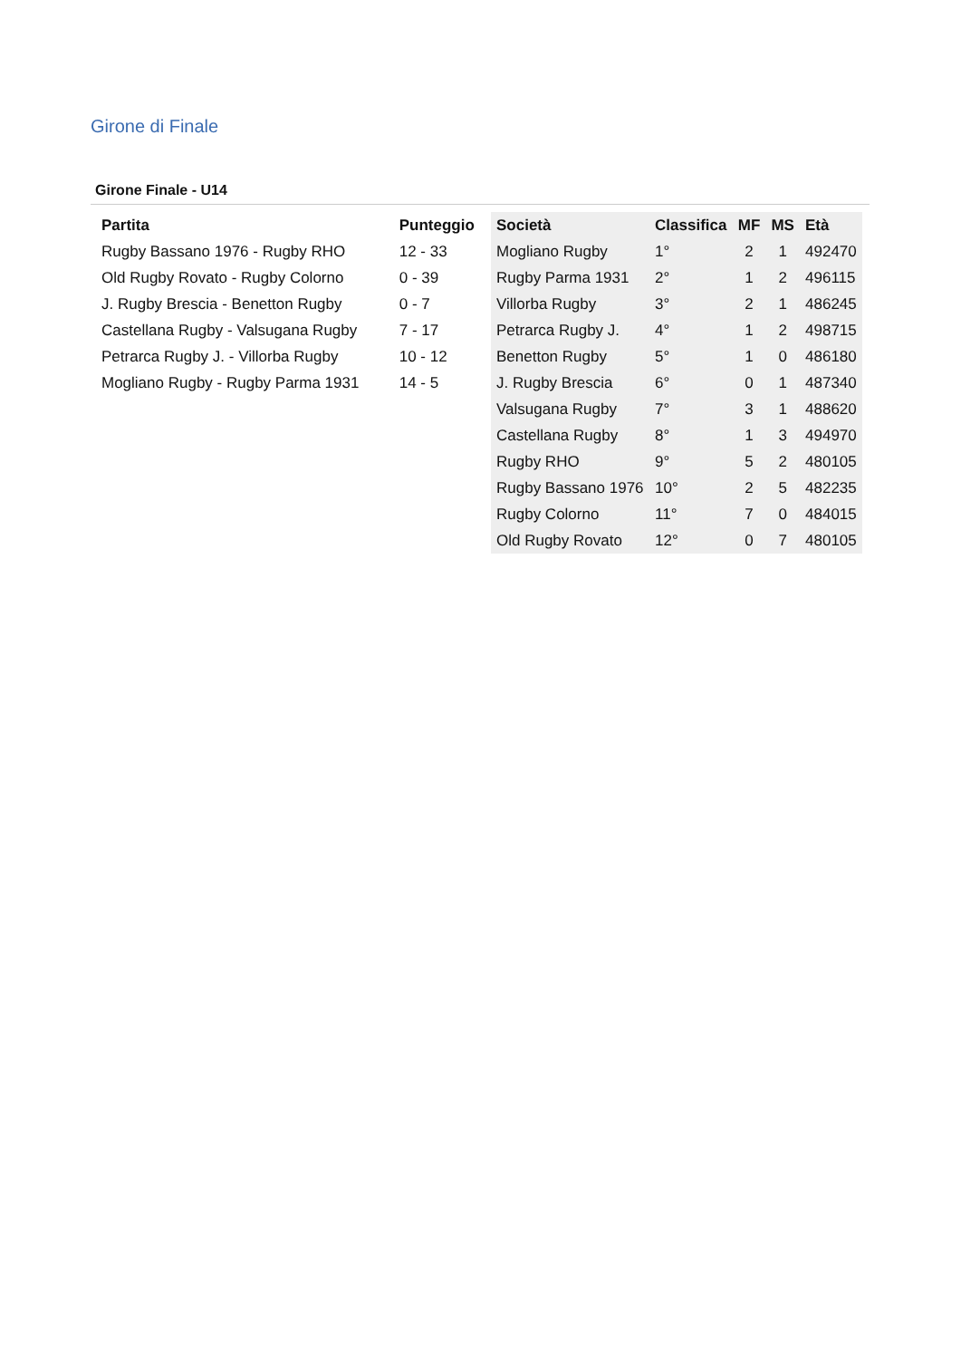Girone di Finale
Girone Finale - U14
| Partita | Punteggio |
| --- | --- |
| Rugby Bassano 1976 - Rugby RHO | 12 - 33 |
| Old Rugby Rovato - Rugby Colorno | 0 - 39 |
| J. Rugby Brescia - Benetton Rugby | 0 - 7 |
| Castellana Rugby - Valsugana Rugby | 7 - 17 |
| Petrarca Rugby J. - Villorba Rugby | 10 - 12 |
| Mogliano Rugby - Rugby Parma 1931 | 14 - 5 |
| Società | Classifica | MF | MS | Età |
| --- | --- | --- | --- | --- |
| Mogliano Rugby | 1° | 2 | 1 | 492470 |
| Rugby Parma 1931 | 2° | 1 | 2 | 496115 |
| Villorba Rugby | 3° | 2 | 1 | 486245 |
| Petrarca Rugby J. | 4° | 1 | 2 | 498715 |
| Benetton Rugby | 5° | 1 | 0 | 486180 |
| J. Rugby Brescia | 6° | 0 | 1 | 487340 |
| Valsugana Rugby | 7° | 3 | 1 | 488620 |
| Castellana Rugby | 8° | 1 | 3 | 494970 |
| Rugby RHO | 9° | 5 | 2 | 480105 |
| Rugby Bassano 1976 | 10° | 2 | 5 | 482235 |
| Rugby Colorno | 11° | 7 | 0 | 484015 |
| Old Rugby Rovato | 12° | 0 | 7 | 480105 |